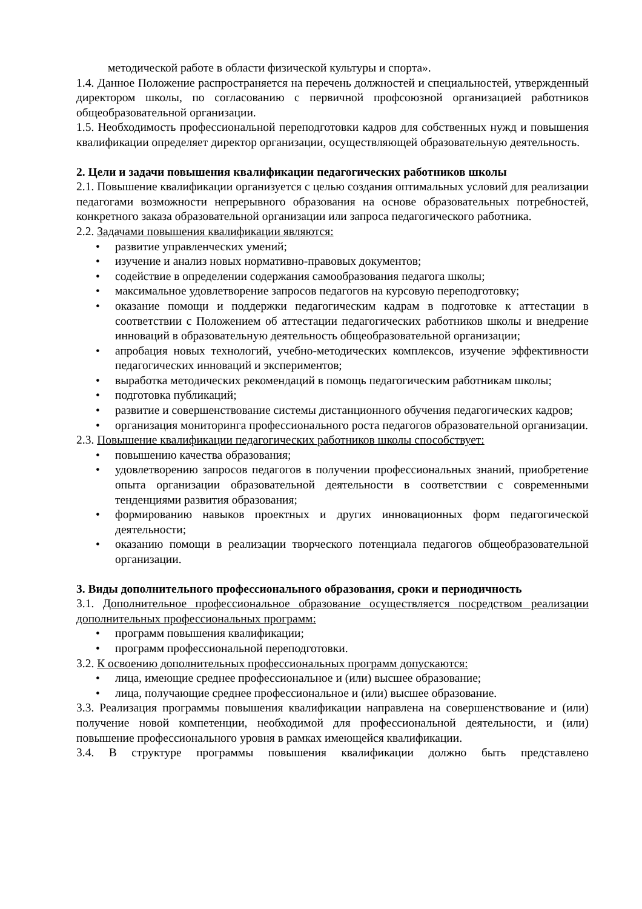методической работе в области физической культуры и спорта».
1.4. Данное Положение распространяется на перечень должностей и специальностей, утвержденный директором школы, по согласованию с первичной профсоюзной организацией работников общеобразовательной организации.
1.5. Необходимость профессиональной переподготовки кадров для собственных нужд и повышения квалификации определяет директор организации, осуществляющей образовательную деятельность.
2. Цели и задачи повышения квалификации педагогических работников школы
2.1. Повышение квалификации организуется с целью создания оптимальных условий для реализации педагогами возможности непрерывного образования на основе образовательных потребностей, конкретного заказа образовательной организации или запроса педагогического работника.
2.2. Задачами повышения квалификации являются:
• развитие управленческих умений;
• изучение и анализ новых нормативно-правовых документов;
• содействие в определении содержания самообразования педагога школы;
• максимальное удовлетворение запросов педагогов на курсовую переподготовку;
• оказание помощи и поддержки педагогическим кадрам в подготовке к аттестации в соответствии с Положением об аттестации педагогических работников школы и внедрение инноваций в образовательную деятельность общеобразовательной организации;
• апробация новых технологий, учебно-методических комплексов, изучение эффективности педагогических инноваций и экспериментов;
• выработка методических рекомендаций в помощь педагогическим работникам школы;
• подготовка публикаций;
• развитие и совершенствование системы дистанционного обучения педагогических кадров;
• организация мониторинга профессионального роста педагогов образовательной организации.
2.3. Повышение квалификации педагогических работников школы способствует:
• повышению качества образования;
• удовлетворению запросов педагогов в получении профессиональных знаний, приобретение опыта организации образовательной деятельности в соответствии с современными тенденциями развития образования;
• формированию навыков проектных и других инновационных форм педагогической деятельности;
• оказанию помощи в реализации творческого потенциала педагогов общеобразовательной организации.
3. Виды дополнительного профессионального образования, сроки и периодичность
3.1. Дополнительное профессиональное образование осуществляется посредством реализации дополнительных профессиональных программ:
• программ повышения квалификации;
• программ профессиональной переподготовки.
3.2. К освоению дополнительных профессиональных программ допускаются:
• лица, имеющие среднее профессиональное и (или) высшее образование;
• лица, получающие среднее профессиональное и (или) высшее образование.
3.3. Реализация программы повышения квалификации направлена на совершенствование и (или) получение новой компетенции, необходимой для профессиональной деятельности, и (или) повышение профессионального уровня в рамках имеющейся квалификации.
3.4. В структуре программы повышения квалификации должно быть представлено